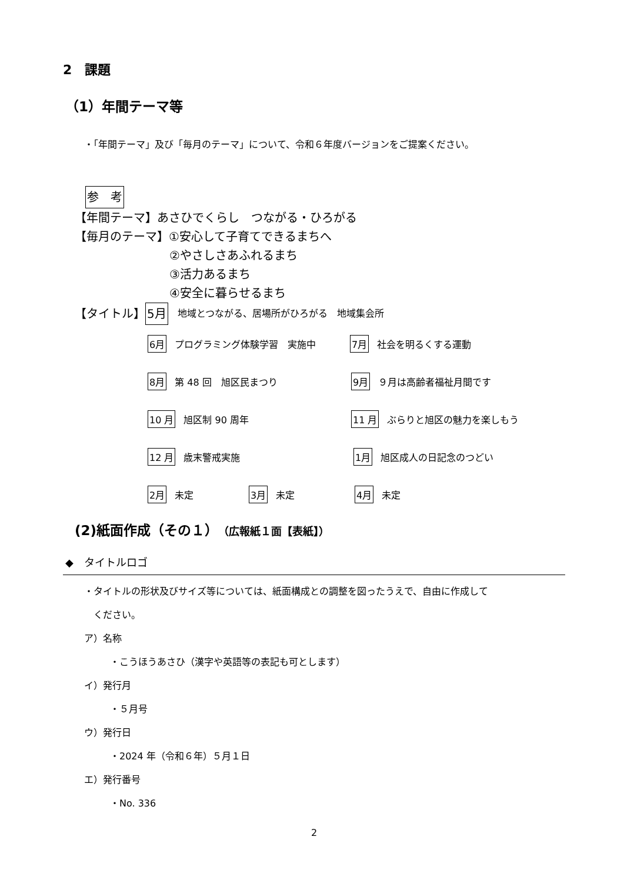2　課題
（1）年間テーマ等
・「年間テーマ」及び「毎月のテーマ」について、令和６年度バージョンをご提案ください。
参　考
【年間テーマ】あさひでくらし　つながる・ひろがる
【毎月のテーマ】①安心して子育てできるまちへ
②やさしさあふれるまち
③活力あるまち
④安全に暮らせるまち
【タイトル】 5月 地域とつながる、居場所がひろがる　地域集会所
6月 プログラミング体験学習　実施中 7月 社会を明るくする運動
8月 第 48 回　旭区民まつり 9月 ９月は高齢者福祉月間です
10 月 旭区制 90 周年 11 月 ぶらりと旭区の魅力を楽しもう
12 月 歳末警戒実施 1月 旭区成人の日記念のつどい
2月 未定 3月 未定 4月 未定
(2)紙面作成（その１）（広報紙１面【表紙】）
◆　タイトルロゴ
・タイトルの形状及びサイズ等については、紙面構成との調整を図ったうえで、自由に作成して
　ください。
ア）名称
・こうほうあさひ（漢字や英語等の表記も可とします）
イ）発行月
・５月号
ウ）発行日
・2024 年（令和６年）５月１日
エ）発行番号
・No. 336
2